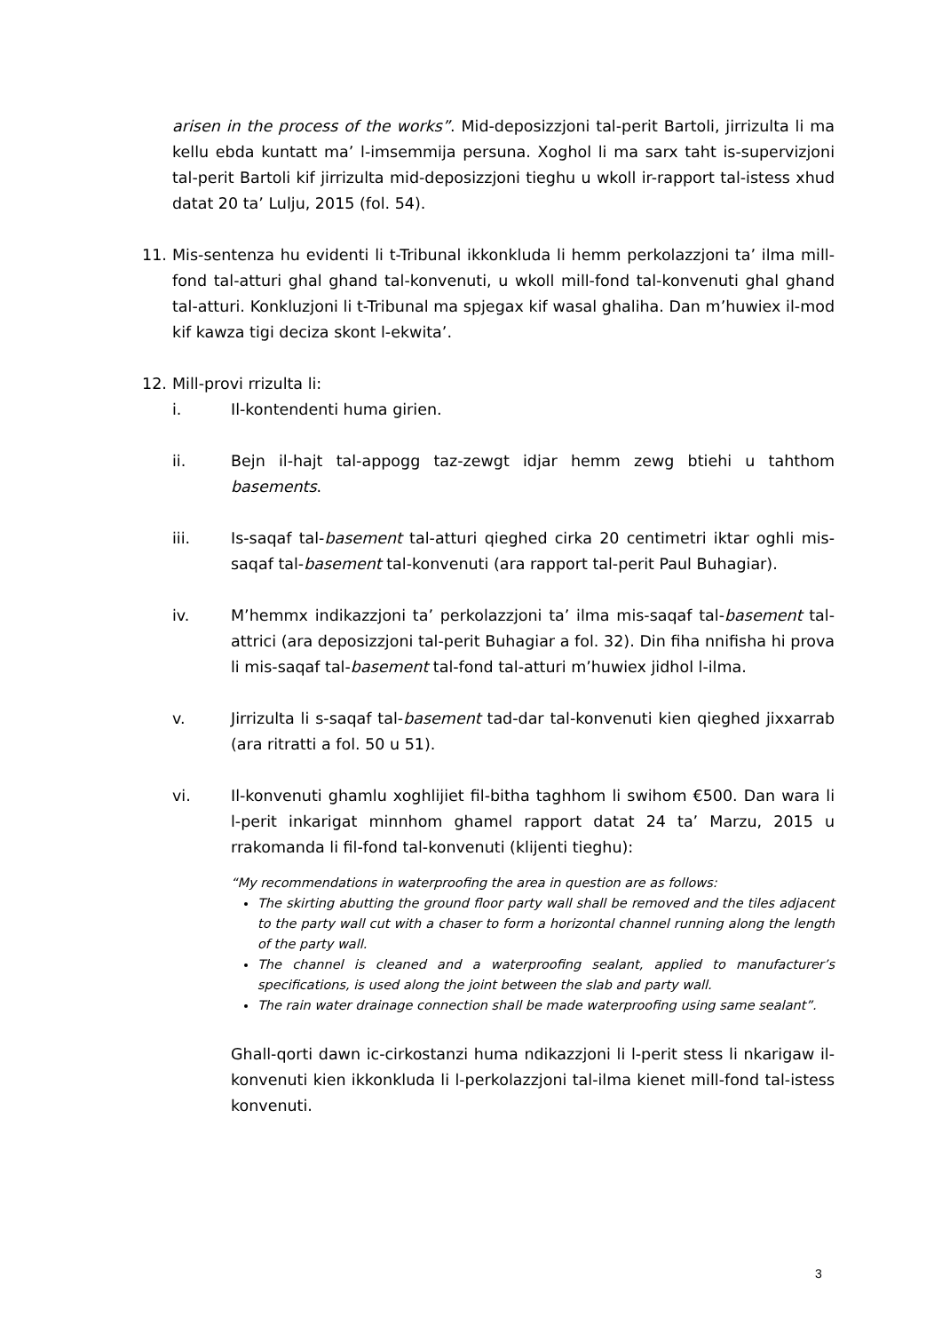arisen in the process of the works”. Mid-deposizzjoni tal-perit Bartoli, jirrizulta li ma kellu ebda kuntatt ma’ l-imsemmija persuna. Xoghol li ma sarx taht is-supervizjoni tal-perit Bartoli kif jirrizulta mid-deposizzjoni tieghu u wkoll ir-rapport tal-istess xhud datat 20 ta’ Lulju, 2015 (fol. 54).
11. Mis-sentenza hu evidenti li t-Tribunal ikkonkluda li hemm perkolazzjoni ta’ ilma mill-fond tal-atturi ghal ghand tal-konvenuti, u wkoll mill-fond tal-konvenuti ghal ghand tal-atturi. Konkluzjoni li t-Tribunal ma spjegax kif wasal ghaliha. Dan m’huwiex il-mod kif kawza tigi deciza skont l-ekwita’.
12. Mill-provi rrizulta li:
i. Il-kontendenti huma girien.
ii. Bejn il-hajt tal-appogg taz-zewgt idjar hemm zewg btiehi u tahthom basements.
iii. Is-saqaf tal-basement tal-atturi qieghed cirka 20 centimetri iktar oghli mis-saqaf tal-basement tal-konvenuti (ara rapport tal-perit Paul Buhagiar).
iv. M’hemmx indikazzjoni ta’ perkolazzjoni ta’ ilma mis-saqaf tal-basement tal-attrici (ara deposizzjoni tal-perit Buhagiar a fol. 32). Din fiha nnifisha hi prova li mis-saqaf tal-basement tal-fond tal-atturi m’huwiex jidhol l-ilma.
v. Jirrizulta li s-saqaf tal-basement tad-dar tal-konvenuti kien qieghed jixxarrab (ara ritratti a fol. 50 u 51).
vi. Il-konvenuti ghamlu xoghlijiet fil-bitha taghhom li swihom €500. Dan wara li l-perit inkarigat minnhom ghamel rapport datat 24 ta’ Marzu, 2015 u rrakomanda li fil-fond tal-konvenuti (klijenti tieghu):
“My recommendations in waterproofing the area in question are as follows:
The skirting abutting the ground floor party wall shall be removed and the tiles adjacent to the party wall cut with a chaser to form a horizontal channel running along the length of the party wall.
The channel is cleaned and a waterproofing sealant, applied to manufacturer’s specifications, is used along the joint between the slab and party wall.
The rain water drainage connection shall be made waterproofing using same sealant”.
Ghall-qorti dawn ic-cirkostanzi huma ndikazzjoni li l-perit stess li nkarigaw il-konvenuti kien ikkonkluda li l-perkolazzjoni tal-ilma kienet mill-fond tal-istess konvenuti.
3